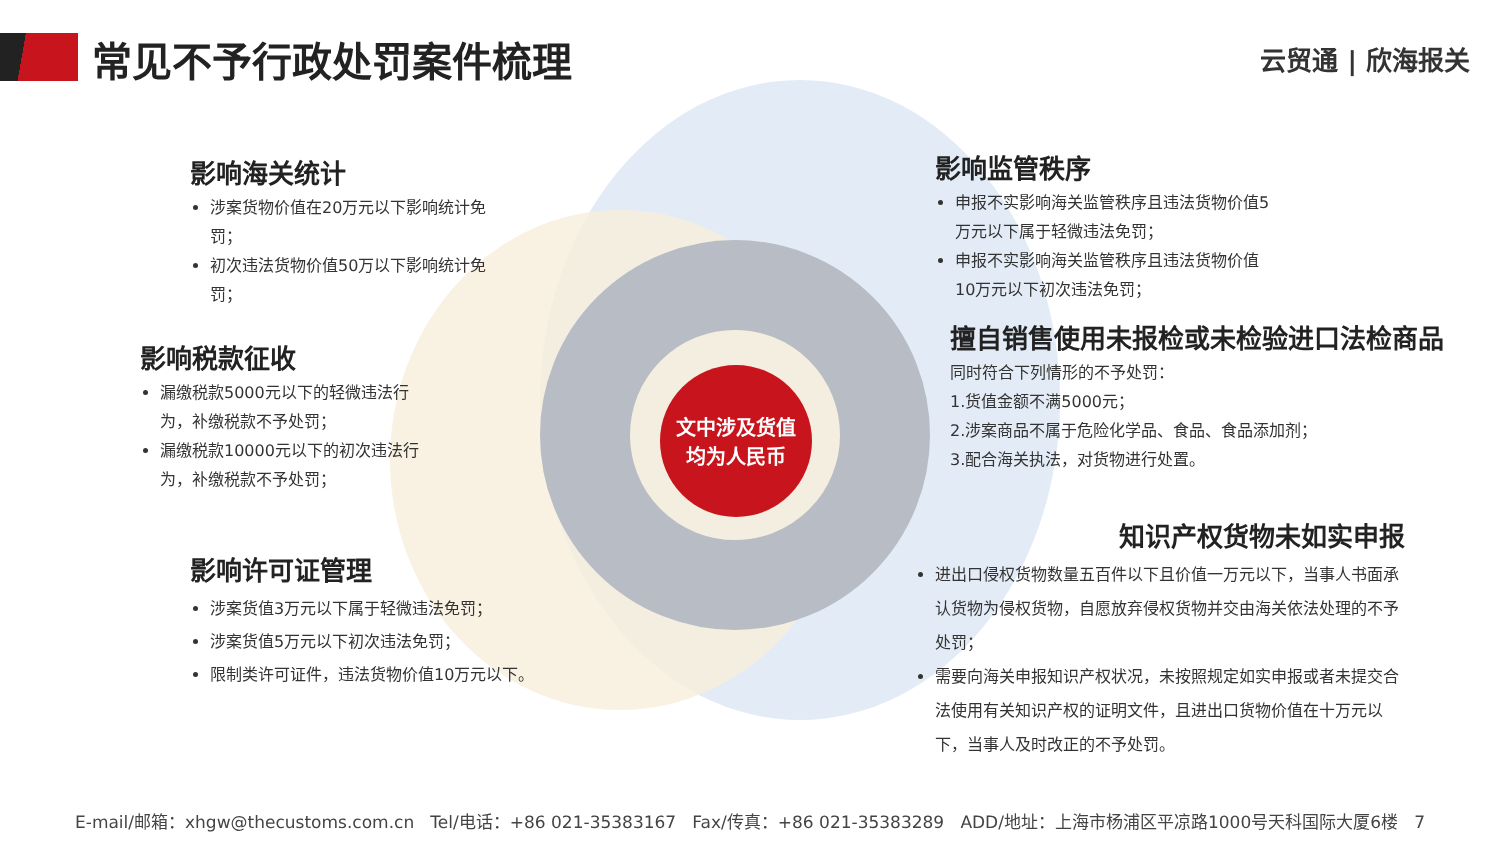文中涉及货值
均为人民币
常见不予行政处罚案件梳理 云贸通 | 欣海报关
影响海关统计
涉案货物价值在20万元以下影响统计免罚；
初次违法货物价值50万以下影响统计免罚；
影响税款征收
漏缴税款5000元以下的轻微违法行为，补缴税款不予处罚；
漏缴税款10000元以下的初次违法行为，补缴税款不予处罚；
影响许可证管理
涉案货值3万元以下属于轻微违法免罚；
涉案货值5万元以下初次违法免罚；
限制类许可证件，违法货物价值10万元以下。
影响监管秩序
申报不实影响海关监管秩序且违法货物价值5万元以下属于轻微违法免罚；
申报不实影响海关监管秩序且违法货物价值10万元以下初次违法免罚；
擅自销售使用未报检或未检验进口法检商品
同时符合下列情形的不予处罚：
1.货值金额不满5000元；
2.涉案商品不属于危险化学品、食品、食品添加剂；
3.配合海关执法，对货物进行处置。
知识产权货物未如实申报
进出口侵权货物数量五百件以下且价值一万元以下，当事人书面承认货物为侵权货物，自愿放弃侵权货物并交由海关依法处理的不予处罚；
需要向海关申报知识产权状况，未按照规定如实申报或者未提交合法使用有关知识产权的证明文件，且进出口货物价值在十万元以下，当事人及时改正的不予处罚。
E-mail/邮箱：xhgw@thecustoms.com.cn Tel/电话：+86 021-35383167 Fax/传真：+86 021-35383289 ADD/地址：上海市杨浦区平凉路1000号天科国际大厦6楼 7